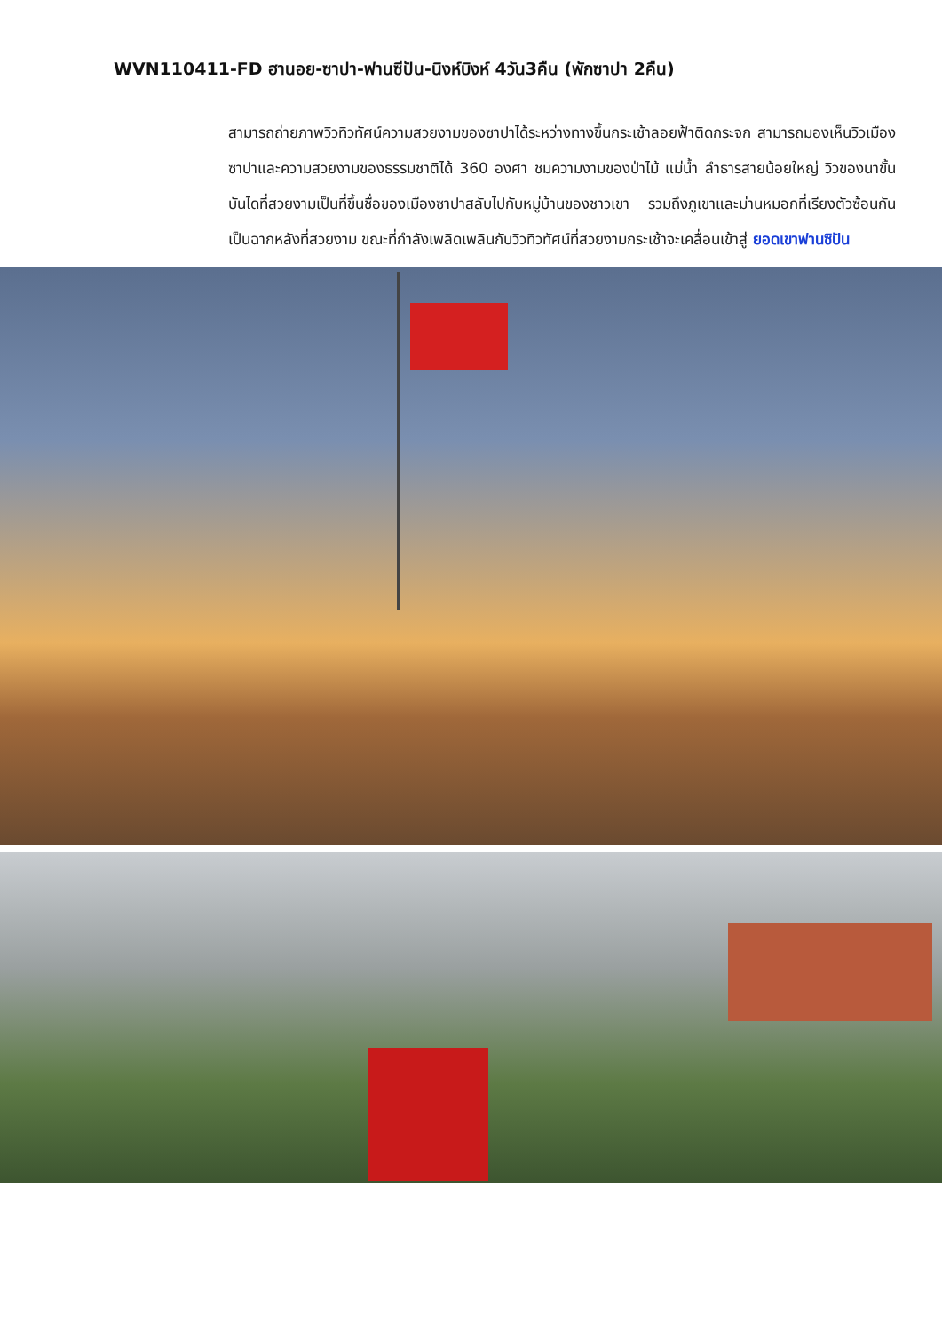WVN110411-FD ฮานอย-ซาปา-ฟานซีปัน-นิงห์บิงห์ 4วัน3คืน (พักซาปา 2คืน)
สามารถถ่ายภาพวิวทิวทัศน์ความสวยงามของซาปาได้ระหว่างทางขึ้นกระเช้าลอยฟ้าติดกระจก สามารถมองเห็นวิวเมืองซาปาและความสวยงามของธรรมชาติได้ 360 องศา ชมความงามของป่าไม้ แม่น้ำ ลำธารสายน้อยใหญ่ วิวของนาขั้นบันไดที่สวยงามเป็นที่ขึ้นชื่อของเมืองซาปาสลับไปกับหมู่บ้านของชาวเขา รวมถึงภูเขาและม่านหมอกที่เรียงตัวซ้อนกันเป็นฉากหลังที่สวยงาม ขณะที่กำลังเพลิดเพลินกับวิวทิวทัศน์ที่สวยงามกระเช้าจะเคลื่อนเข้าสู่ ยอดเขาฟานซิปัน